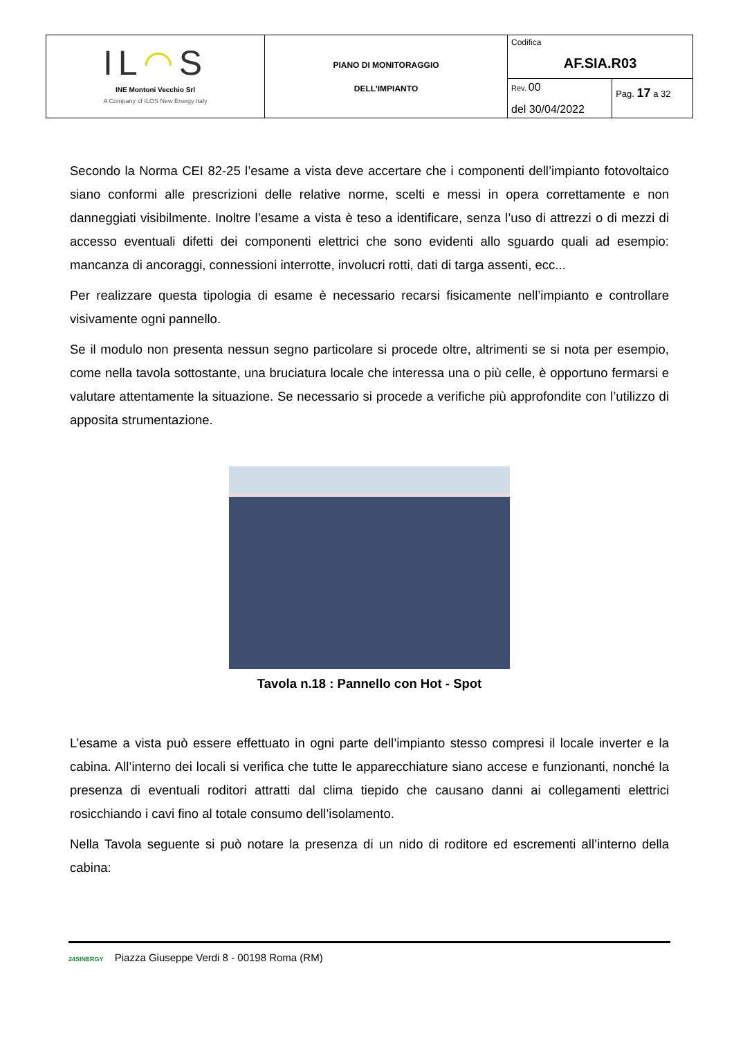| IL ◠ S INE Montoni Vecchio Srl A Company of ILOS New Energy Italy | PIANO DI MONITORAGGIO DELL’IMPIANTO | Codifica AF.SIA.R03 | |
| | | Rev. 00 | Pag. 17 a 32 |
| | | del 30/04/2022 | |
Secondo la Norma CEI 82-25 l’esame a vista deve accertare che i componenti dell’impianto fotovoltaico siano conformi alle prescrizioni delle relative norme, scelti e messi in opera correttamente e non danneggiati visibilmente. Inoltre l’esame a vista è teso a identificare, senza l’uso di attrezzi o di mezzi di accesso eventuali difetti dei componenti elettrici che sono evidenti allo sguardo quali ad esempio: mancanza di ancoraggi, connessioni interrotte, involucri rotti, dati di targa assenti, ecc...
Per realizzare questa tipologia di esame è necessario recarsi fisicamente nell’impianto e controllare visivamente ogni pannello.
Se il modulo non presenta nessun segno particolare si procede oltre, altrimenti se si nota per esempio, come nella tavola sottostante, una bruciatura locale che interessa una o più celle, è opportuno fermarsi e valutare attentamente la situazione. Se necessario si procede a verifiche più approfondite con l’utilizzo di apposita strumentazione.
Tavola n.18 : Pannello con Hot - Spot
L’esame a vista può essere effettuato in ogni parte dell’impianto stesso compresi il locale inverter e la cabina. All’interno dei locali si verifica che tutte le apparecchiature siano accese e funzionanti, nonché la presenza di eventuali roditori attratti dal clima tiepido che causano danni ai collegamenti elettrici rosicchiando i cavi fino al totale consumo dell’isolamento.
Nella Tavola seguente si può notare la presenza di un nido di roditore ed escrementi all’interno della cabina:
24SINERGY Piazza Giuseppe Verdi 8 - 00198 Roma (RM)